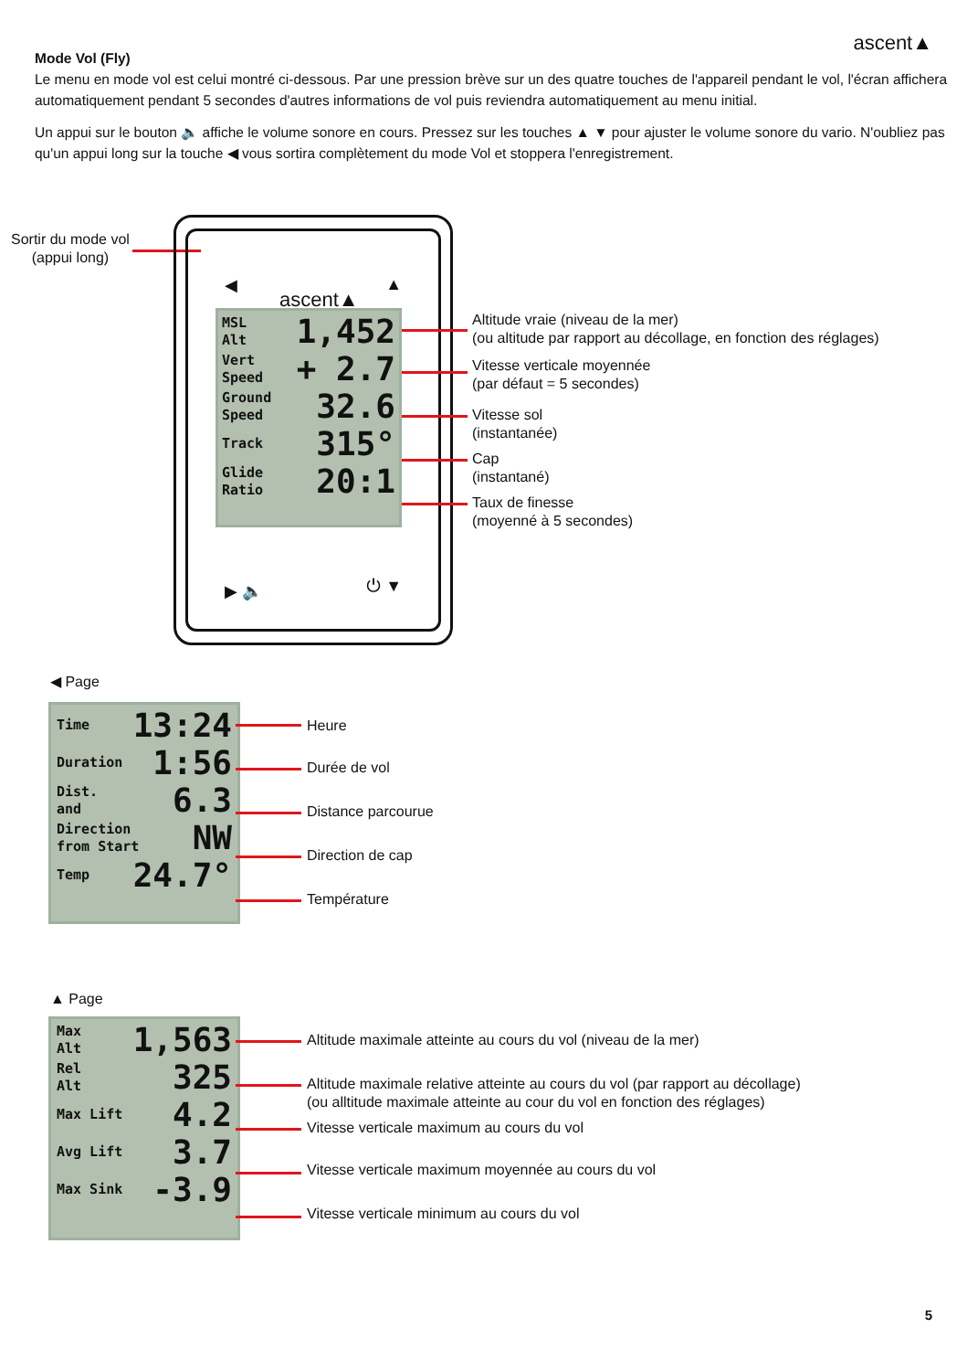ascent▲
Mode Vol (Fly)
Le menu en mode vol est celui montré ci-dessous. Par une pression brève sur un des quatre touches de l'appareil pendant le vol, l'écran affichera automatiquement pendant 5 secondes d'autres informations de vol puis reviendra automatiquement au menu initial.
Un appui sur le bouton 🔈 affiche le volume sonore en cours. Pressez sur les touches ▲ ▼ pour ajuster le volume sonore du vario. N'oubliez pas qu'un appui long sur la touche ◀ vous sortira complètement du mode Vol et stoppera l'enregistrement.
Sortir du mode vol
(appui long)
◀ ▲
ascent▲
▶ 🔈 ⏻ ▼
MSL
Alt 1,452
Vert
Speed + 2.7
Ground
Speed 32.6
Track 315°
Glide
Ratio 20:1
Altitude vraie (niveau de la mer)
(ou altitude par rapport au décollage, en fonction des réglages)
Vitesse verticale moyennée
(par défaut = 5 secondes)
Vitesse sol
(instantanée)
Cap
(instantané)
Taux de finesse
(moyenné à 5 secondes)
◀ Page
Time 13:24
Duration 1:56
Dist.
and 6.3
Direction
from Start NW
Temp 24.7°
Heure
Durée de vol
Distance parcourue
Direction de cap
Température
▲ Page
Max
Alt 1,563
Rel
Alt 325
Max Lift 4.2
Avg Lift 3.7
Max Sink -3.9
Altitude maximale atteinte au cours du vol (niveau de la mer)
Altitude maximale relative atteinte au cours du vol (par rapport au décollage)
(ou alltitude maximale atteinte au cour du vol en fonction des réglages)
Vitesse verticale maximum au cours du vol
Vitesse verticale maximum moyennée au cours du vol
Vitesse verticale minimum au cours du vol
5